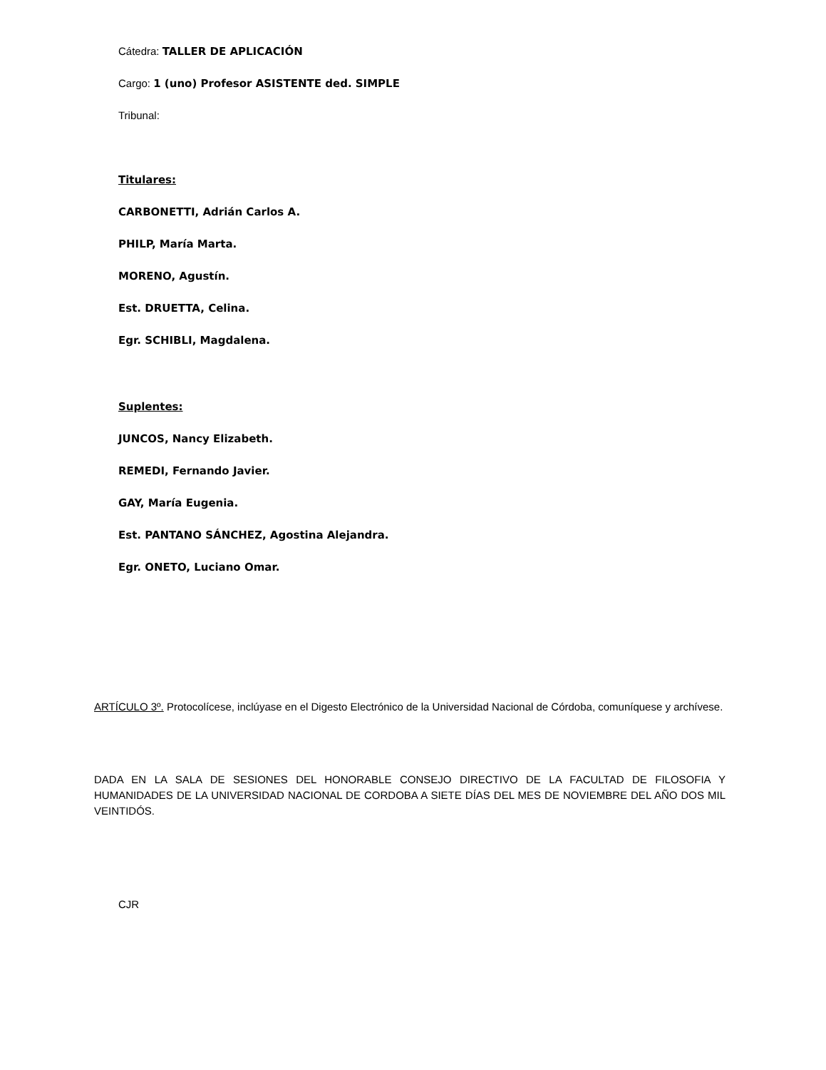Cátedra: TALLER DE APLICACIÓN
Cargo: 1 (uno) Profesor ASISTENTE ded. SIMPLE
Tribunal:
Titulares:
CARBONETTI, Adrián Carlos A.
PHILP, María Marta.
MORENO, Agustín.
Est. DRUETTA, Celina.
Egr. SCHIBLI, Magdalena.
Suplentes:
JUNCOS, Nancy Elizabeth.
REMEDI, Fernando Javier.
GAY, María Eugenia.
Est. PANTANO SÁNCHEZ, Agostina Alejandra.
Egr. ONETO, Luciano Omar.
ARTÍCULO 3º. Protocolícese, inclúyase en el Digesto Electrónico de la Universidad Nacional de Córdoba, comuníquese y archívese.
DADA EN LA SALA DE SESIONES DEL HONORABLE CONSEJO DIRECTIVO DE LA FACULTAD DE FILOSOFIA Y HUMANIDADES DE LA UNIVERSIDAD NACIONAL DE CORDOBA A SIETE DÍAS DEL MES DE NOVIEMBRE DEL AÑO DOS MIL VEINTIDÓS.
CJR